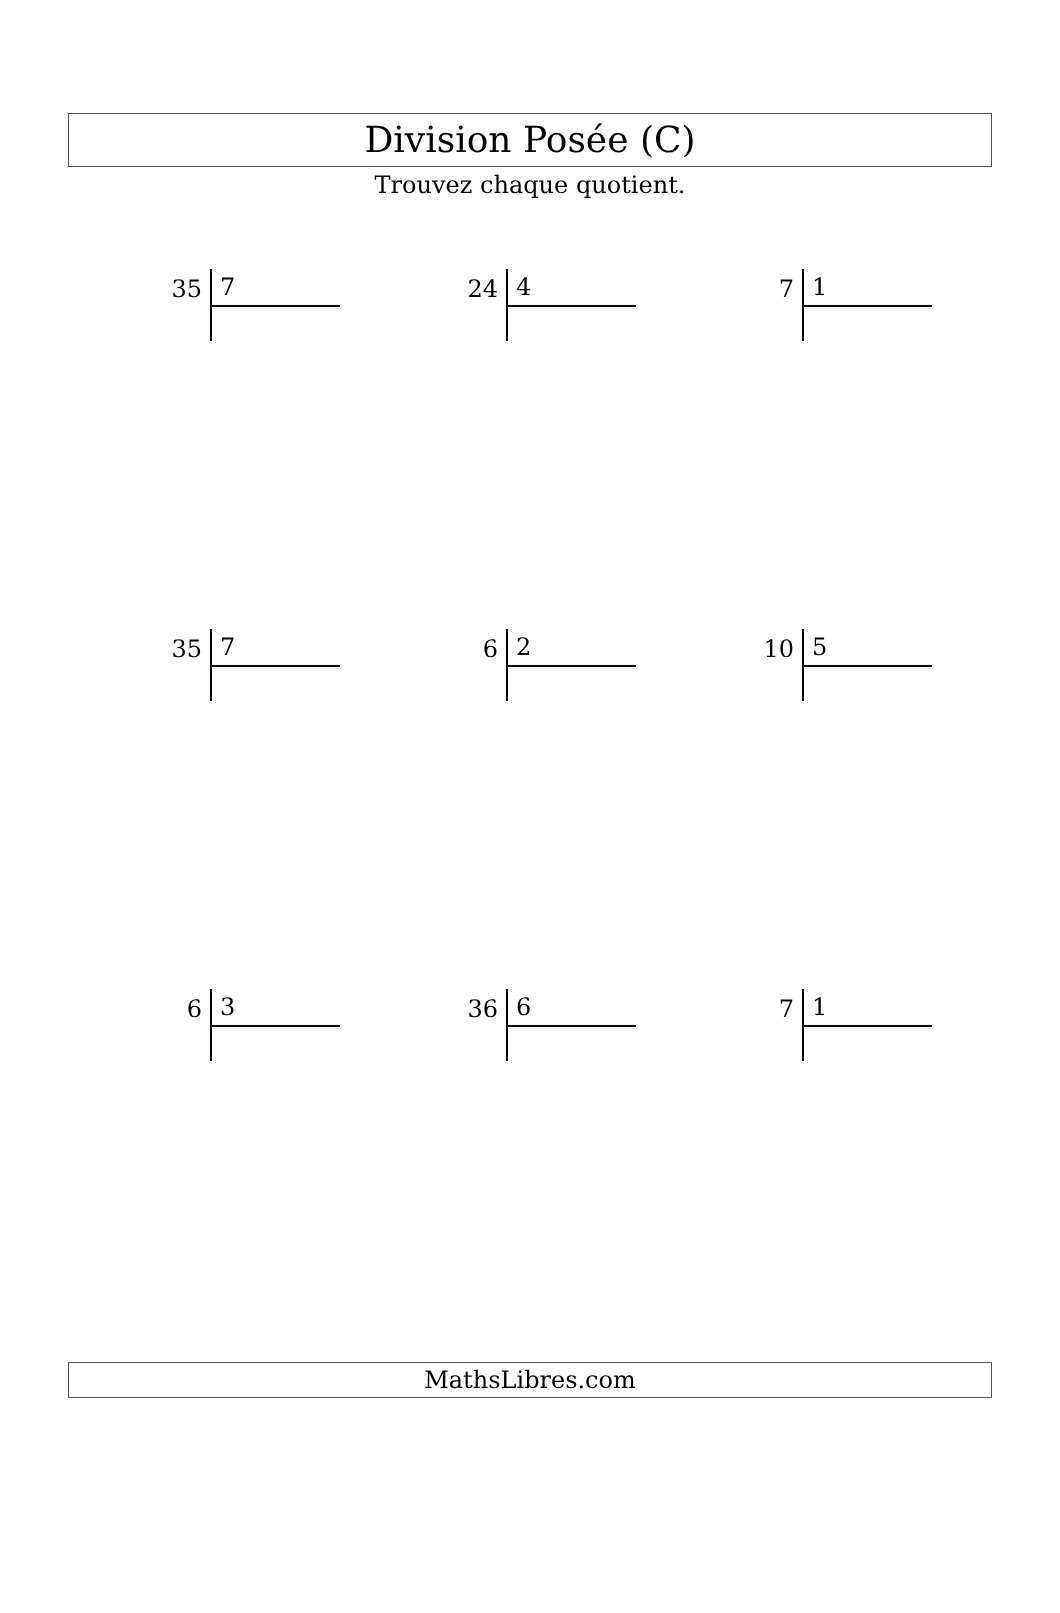Division Posée (C)
Trouvez chaque quotient.
35 7
24 4
7 1
35 7
6 2
10 5
6 3
36 6
7 1
MathsLibres.com